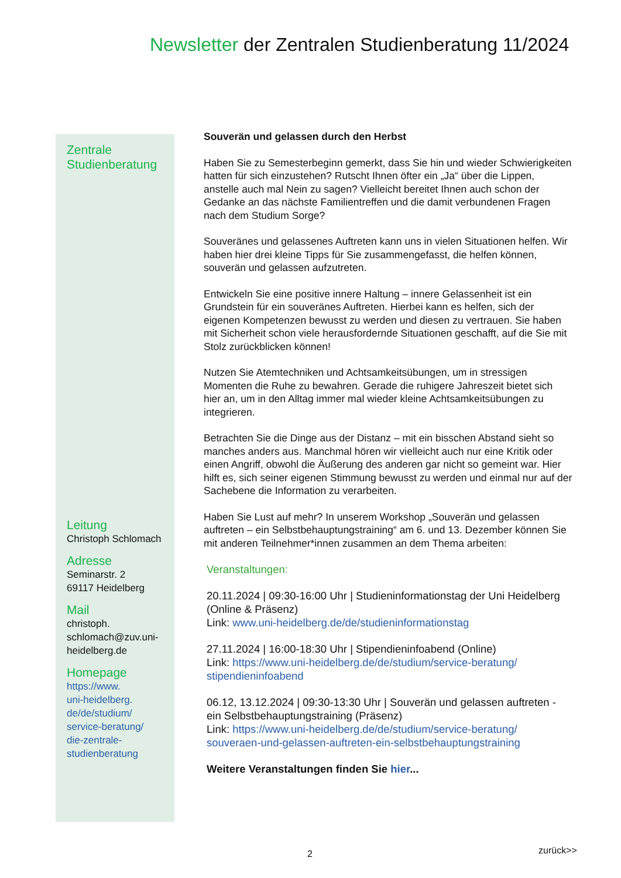Newsletter der Zentralen Studienberatung 11/2024
Zentrale
Studienberatung
Leitung
Christoph Schlomach
Adresse
Seminarstr. 2
69117 Heidelberg
Mail
christoph.
schlomach@zuv.uni-
heidelberg.de
Homepage
https://www.
uni-heidelberg.
de/de/studium/
service-beratung/
die-zentrale-
studienberatung
Souverän und gelassen durch den Herbst
Haben Sie zu Semesterbeginn gemerkt, dass Sie hin und wieder Schwierigkeiten hatten für sich einzustehen? Rutscht Ihnen öfter ein „Ja“ über die Lippen, anstelle auch mal Nein zu sagen? Vielleicht bereitet Ihnen auch schon der Gedanke an das nächste Familientreffen und die damit verbundenen Fragen nach dem Studium Sorge?
Souveränes und gelassenes Auftreten kann uns in vielen Situationen helfen. Wir haben hier drei kleine Tipps für Sie zusammengefasst, die helfen können, souverän und gelassen aufzutreten.
Entwickeln Sie eine positive innere Haltung – innere Gelassenheit ist ein Grundstein für ein souveränes Auftreten. Hierbei kann es helfen, sich der eigenen Kompetenzen bewusst zu werden und diesen zu vertrauen. Sie haben mit Sicherheit schon viele herausfordernde Situationen geschafft, auf die Sie mit Stolz zurückblicken können!
Nutzen Sie Atemtechniken und Achtsamkeitsübungen, um in stressigen Momenten die Ruhe zu bewahren. Gerade die ruhigere Jahreszeit bietet sich hier an, um in den Alltag immer mal wieder kleine Achtsamkeitsübungen zu integrieren.
Betrachten Sie die Dinge aus der Distanz – mit ein bisschen Abstand sieht so manches anders aus. Manchmal hören wir vielleicht auch nur eine Kritik oder einen Angriff, obwohl die Äußerung des anderen gar nicht so gemeint war. Hier hilft es, sich seiner eigenen Stimmung bewusst zu werden und einmal nur auf der Sachebene die Information zu verarbeiten.
Haben Sie Lust auf mehr? In unserem Workshop „Souverän und gelassen auftreten – ein Selbstbehauptungstraining“ am 6. und 13. Dezember können Sie mit anderen Teilnehmer*innen zusammen an dem Thema arbeiten:
Veranstaltungen:
20.11.2024 | 09:30-16:00 Uhr | Studieninformationstag der Uni Heidelberg (Online & Präsenz)
Link: www.uni-heidelberg.de/de/studieninformationstag
27.11.2024 | 16:00-18:30 Uhr | Stipendieninfoabend (Online)
Link: https://www.uni-heidelberg.de/de/studium/service-beratung/ stipendieninfoabend
06.12, 13.12.2024 | 09:30-13:30 Uhr | Souverän und gelassen auftreten - ein Selbstbehauptungstraining (Präsenz)
Link: https://www.uni-heidelberg.de/de/studium/service-beratung/ souveraen-und-gelassen-auftreten-ein-selbstbehauptungstraining
Weitere Veranstaltungen finden Sie hier...
2 zurück>>